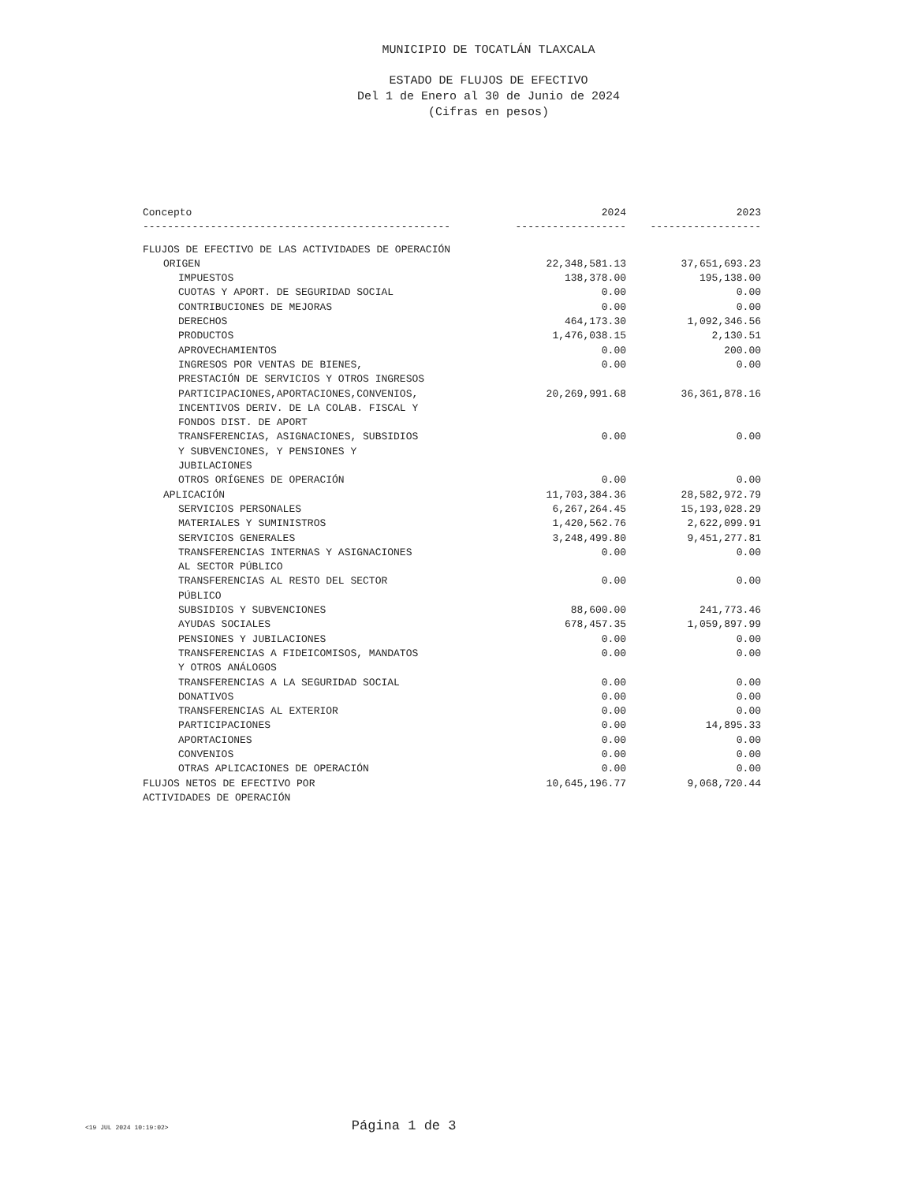MUNICIPIO DE TOCATLÁN TLAXCALA
ESTADO DE FLUJOS DE EFECTIVO
Del 1 de Enero al 30 de Junio de 2024
(Cifras en pesos)
| Concepto | 2024 | 2023 |
| --- | --- | --- |
| -------------------------------------------------- | ------------------ | ------------------ |
| FLUJOS DE EFECTIVO DE LAS ACTIVIDADES DE OPERACIÓN | | |
| ORIGEN | 22,348,581.13 | 37,651,693.23 |
| IMPUESTOS | 138,378.00 | 195,138.00 |
| CUOTAS Y APORT. DE SEGURIDAD SOCIAL | 0.00 | 0.00 |
| CONTRIBUCIONES DE MEJORAS | 0.00 | 0.00 |
| DERECHOS | 464,173.30 | 1,092,346.56 |
| PRODUCTOS | 1,476,038.15 | 2,130.51 |
| APROVECHAMIENTOS | 0.00 | 200.00 |
| INGRESOS POR VENTAS DE BIENES, PRESTACIÓN DE SERVICIOS Y OTROS INGRESOS | 0.00 | 0.00 |
| PARTICIPACIONES,APORTACIONES,CONVENIOS, INCENTIVOS DERIV. DE LA COLAB. FISCAL Y FONDOS DIST. DE APORT | 20,269,991.68 | 36,361,878.16 |
| TRANSFERENCIAS, ASIGNACIONES, SUBSIDIOS Y SUBVENCIONES, Y PENSIONES Y JUBILACIONES | 0.00 | 0.00 |
| OTROS ORÍGENES DE OPERACIÓN | 0.00 | 0.00 |
| APLICACIÓN | 11,703,384.36 | 28,582,972.79 |
| SERVICIOS PERSONALES | 6,267,264.45 | 15,193,028.29 |
| MATERIALES Y SUMINISTROS | 1,420,562.76 | 2,622,099.91 |
| SERVICIOS GENERALES | 3,248,499.80 | 9,451,277.81 |
| TRANSFERENCIAS INTERNAS Y ASIGNACIONES AL SECTOR PÚBLICO | 0.00 | 0.00 |
| TRANSFERENCIAS AL RESTO DEL SECTOR PÚBLICO | 0.00 | 0.00 |
| SUBSIDIOS Y SUBVENCIONES | 88,600.00 | 241,773.46 |
| AYUDAS SOCIALES | 678,457.35 | 1,059,897.99 |
| PENSIONES Y JUBILACIONES | 0.00 | 0.00 |
| TRANSFERENCIAS A FIDEICOMISOS, MANDATOS Y OTROS ANÁLOGOS | 0.00 | 0.00 |
| TRANSFERENCIAS A LA SEGURIDAD SOCIAL | 0.00 | 0.00 |
| DONATIVOS | 0.00 | 0.00 |
| TRANSFERENCIAS AL EXTERIOR | 0.00 | 0.00 |
| PARTICIPACIONES | 0.00 | 14,895.33 |
| APORTACIONES | 0.00 | 0.00 |
| CONVENIOS | 0.00 | 0.00 |
| OTRAS APLICACIONES DE OPERACIÓN | 0.00 | 0.00 |
| FLUJOS NETOS DE EFECTIVO POR ACTIVIDADES DE OPERACIÓN | 10,645,196.77 | 9,068,720.44 |
<19 JUL 2024 10:19:02> Página 1 de 3